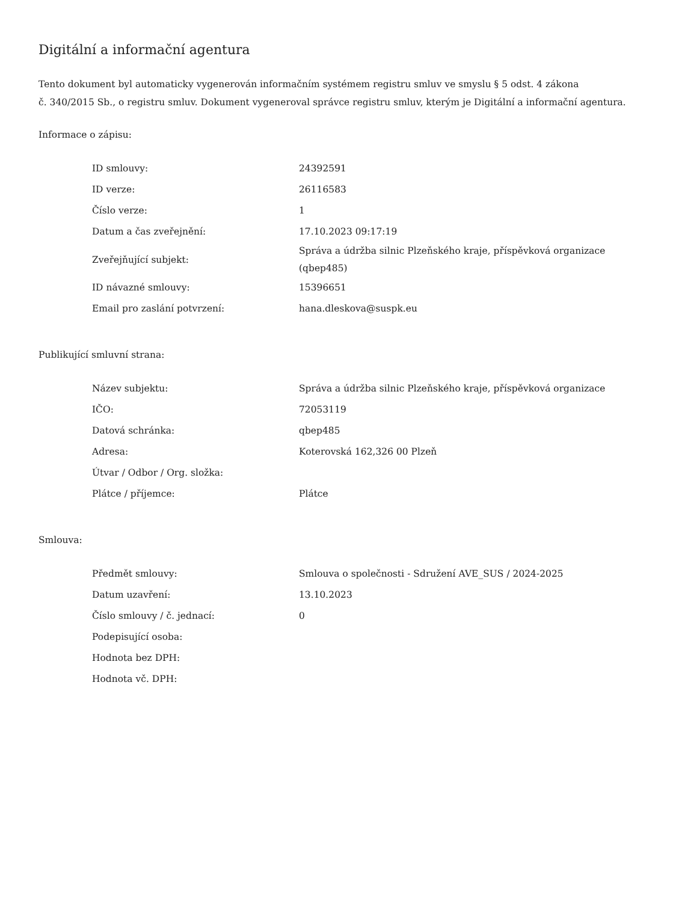Digitální a informační agentura
Tento dokument byl automaticky vygenerován informačním systémem registru smluv ve smyslu § 5 odst. 4 zákona
č. 340/2015 Sb., o registru smluv. Dokument vygeneroval správce registru smluv, kterým je Digitální a informační agentura.
Informace o zápisu:
| ID smlouvy: | 24392591 |
| ID verze: | 26116583 |
| Číslo verze: | 1 |
| Datum a čas zveřejnění: | 17.10.2023 09:17:19 |
| Zveřejňující subjekt: | Správa a údržba silnic Plzeňského kraje, příspěvková organizace (qbep485) |
| ID návazné smlouvy: | 15396651 |
| Email pro zaslání potvrzení: | hana.dleskova@suspk.eu |
Publikující smluvní strana:
| Název subjektu: | Správa a údržba silnic Plzeňského kraje, příspěvková organizace |
| IČO: | 72053119 |
| Datová schránka: | qbep485 |
| Adresa: | Koterovská 162,326 00 Plzeň |
| Útvar / Odbor / Org. složka: | |
| Plátce / příjemce: | Plátce |
Smlouva:
| Předmět smlouvy: | Smlouva o společnosti - Sdružení AVE_SUS / 2024-2025 |
| Datum uzavření: | 13.10.2023 |
| Číslo smlouvy / č. jednací: | 0 |
| Podepisující osoba: | |
| Hodnota bez DPH: | |
| Hodnota vč. DPH: | |